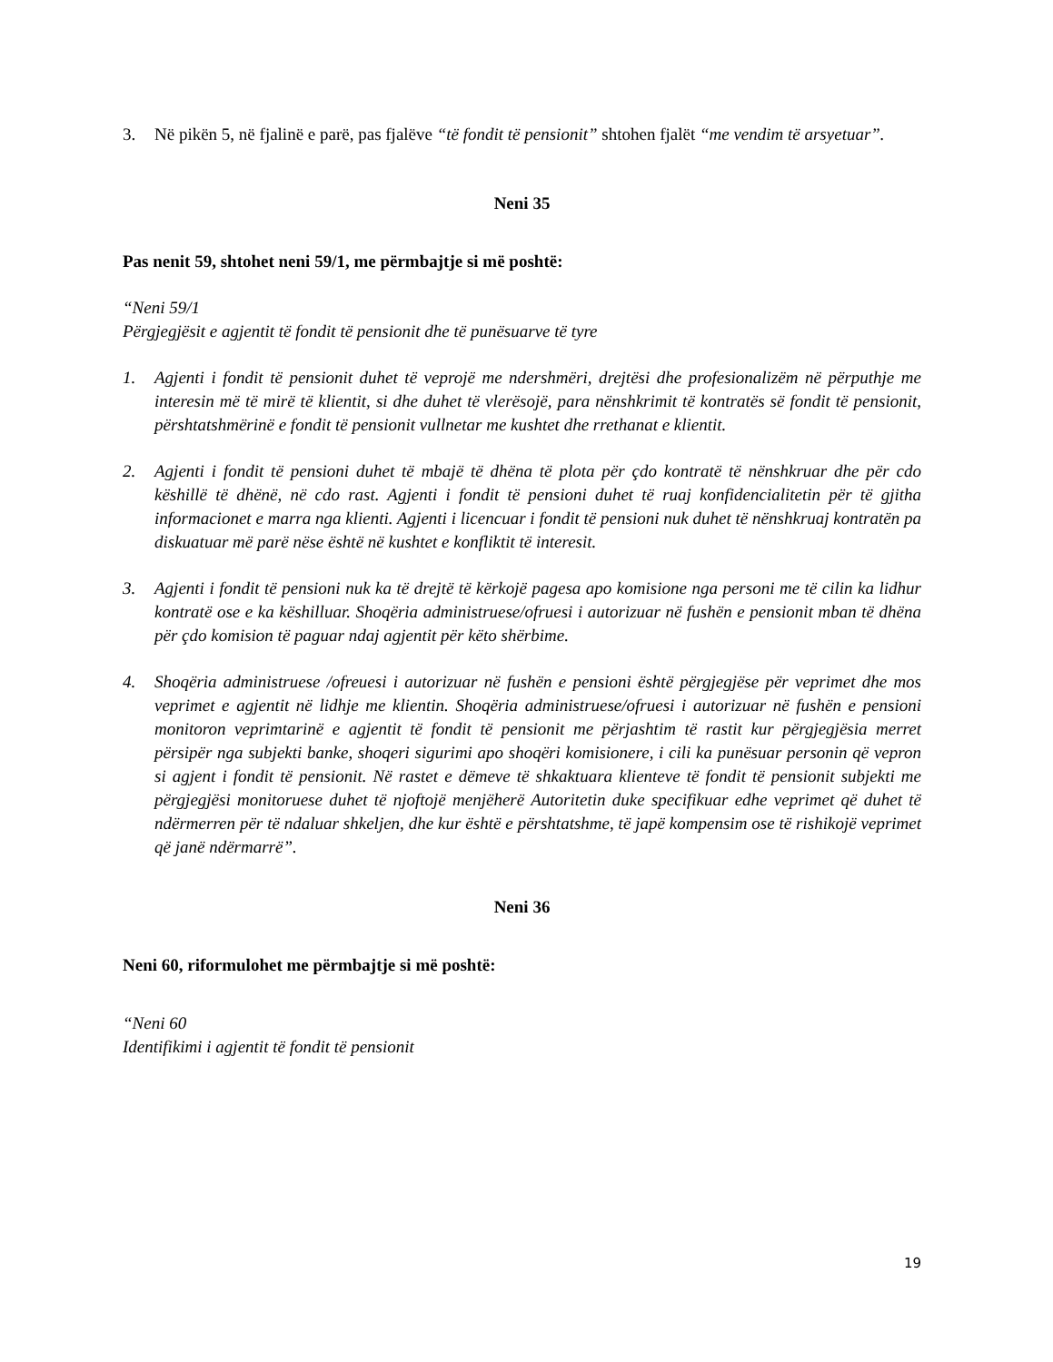3. Në pikën 5, në fjalinë e parë, pas fjalëve “të fondit të pensionit” shtohen fjalët “me vendim të arsyetuar”.
Neni 35
Pas nenit 59, shtohet neni 59/1, me përmbajtje si më poshtë:
“Neni 59/1
Përgjegjësit e agjentit të fondit të pensionit dhe të punësuarve të tyre
1. Agjenti i fondit të pensionit duhet të veprojë me ndershmëri, drejtësi dhe profesionalizëm në përputhje me interesin më të mirë të klientit, si dhe duhet të vlerësojë, para nënshkrimit të kontratës së fondit të pensionit, përshtatshmërinë e fondit të pensionit vullnetar me kushtet dhe rrethanat e klientit.
2. Agjenti i fondit të pensioni duhet të mbajë të dhëna të plota për çdo kontratë të nënshkruar dhe për cdo këshillë të dhënë, në cdo rast. Agjenti i fondit të pensioni duhet të ruaj konfidencialitetin për të gjitha informacionet e marra nga klienti. Agjenti i licencuar i fondit të pensioni nuk duhet të nënshkruaj kontratën pa diskuatuar më parë nëse është në kushtet e konfliktit të interesit.
3. Agjenti i fondit të pensioni nuk ka të drejtë të kërkojë pagesa apo komisione nga personi me të cilin ka lidhur kontratë ose e ka këshilluar. Shoqëria administruese/ofruesi i autorizuar në fushën e pensionit mban të dhëna për çdo komision të paguar ndaj agjentit për këto shërbime.
4. Shoqëria administruese /ofreuesi i autorizuar në fushën e pensioni është përgjegjëse për veprimet dhe mos veprimet e agjentit në lidhje me klientin. Shoqëria administruese/ofruesi i autorizuar në fushën e pensioni monitoron veprimtarinë e agjentit të fondit të pensionit me përjashtim të rastit kur përgjegjësia merret përsipër nga subjekti banke, shoqeri sigurimi apo shoqëri komisionere, i cili ka punësuar personin që vepron si agjent i fondit të pensionit. Në rastet e dëmeve të shkaktuara klienteve të fondit të pensionit subjekti me përgjegjësi monitoruese duhet të njoftojë menjëherë Autoritetin duke specifikuar edhe veprimet që duhet të ndërmerren për të ndaluar shkeljen, dhe kur është e përshtatshme, të japë kompensim ose të rishikojë veprimet që janë ndërmarrë”.
Neni 36
Neni 60, riformulohet me përmbajtje si më poshtë:
“Neni 60
Identifikimi i agjentit të fondit të pensionit
19